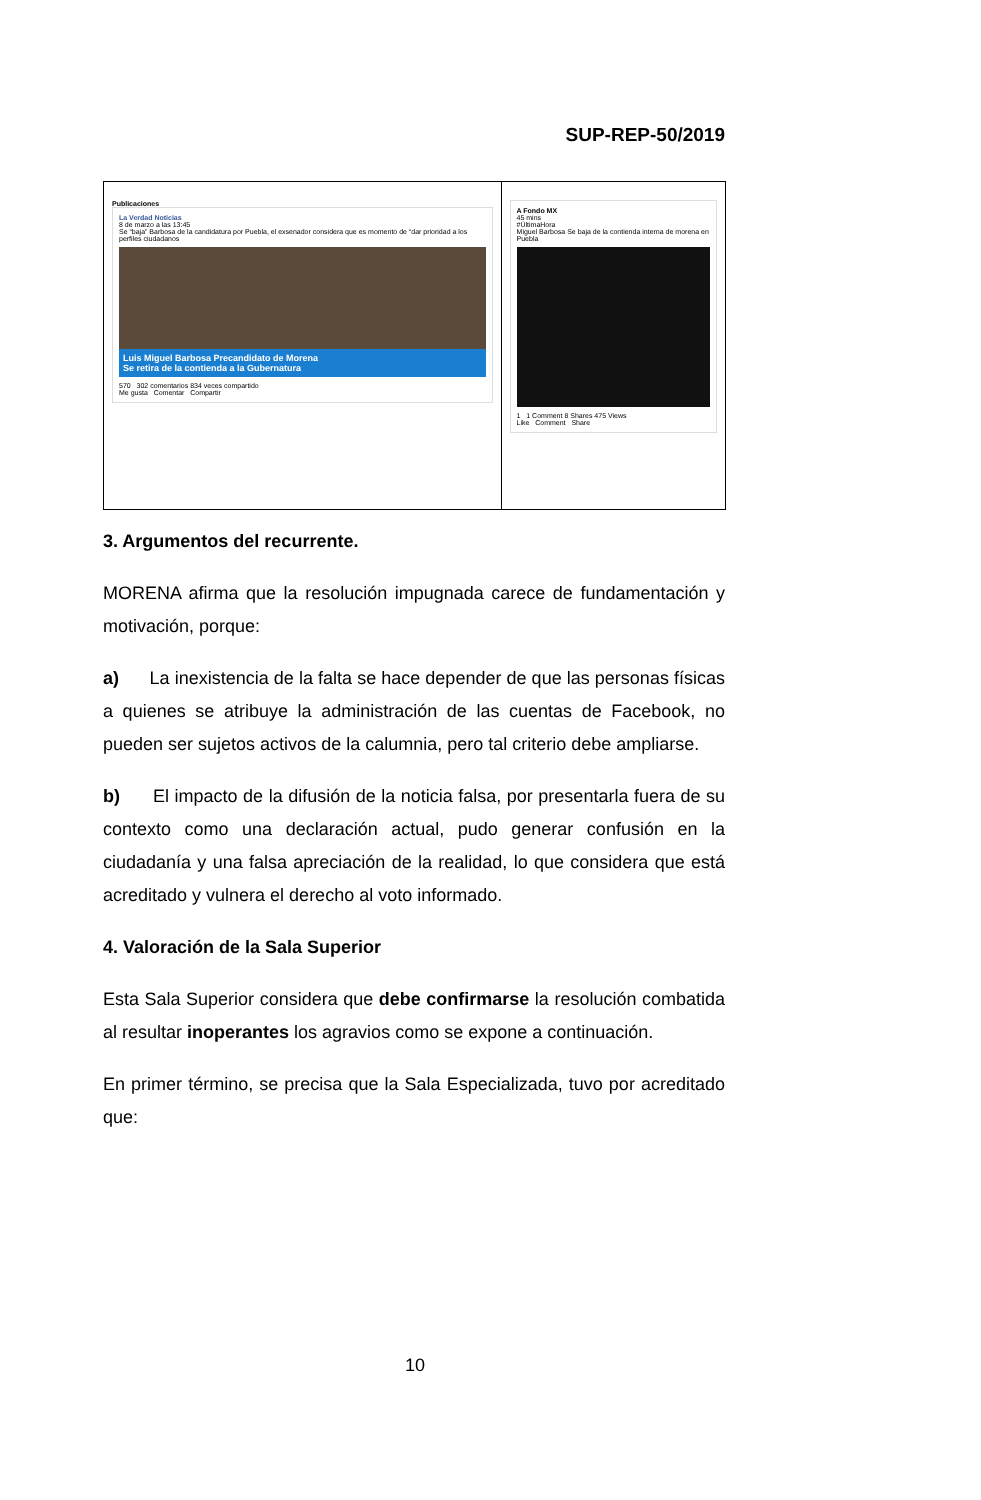SUP-REP-50/2019
| Publicaciones La Verdad Noticias 8 de marzo a las 13:45 Se “baja” Barbosa de la candidatura por Puebla, el exsenador considera que es momento de “dar prioridad a los perfiles ciudadanos Luis Miguel Barbosa Precandidato de Morena Se retira de la contienda a la Gubernatura 570 302 comentarios 834 veces compartido Me gusta Comentar Compartir | A Fondo MX 45 mins #ÚltimaHora Miguel Barbosa Se baja de la contienda interna de morena en Puebla 1 1 Comment 8 Shares 475 Views Like Comment Share |
3. Argumentos del recurrente.
MORENA afirma que la resolución impugnada carece de fundamentación y motivación, porque:
a) La inexistencia de la falta se hace depender de que las personas físicas a quienes se atribuye la administración de las cuentas de Facebook, no pueden ser sujetos activos de la calumnia, pero tal criterio debe ampliarse.
b) El impacto de la difusión de la noticia falsa, por presentarla fuera de su contexto como una declaración actual, pudo generar confusión en la ciudadanía y una falsa apreciación de la realidad, lo que considera que está acreditado y vulnera el derecho al voto informado.
4. Valoración de la Sala Superior
Esta Sala Superior considera que debe confirmarse la resolución combatida al resultar inoperantes los agravios como se expone a continuación.
En primer término, se precisa que la Sala Especializada, tuvo por acreditado que:
10